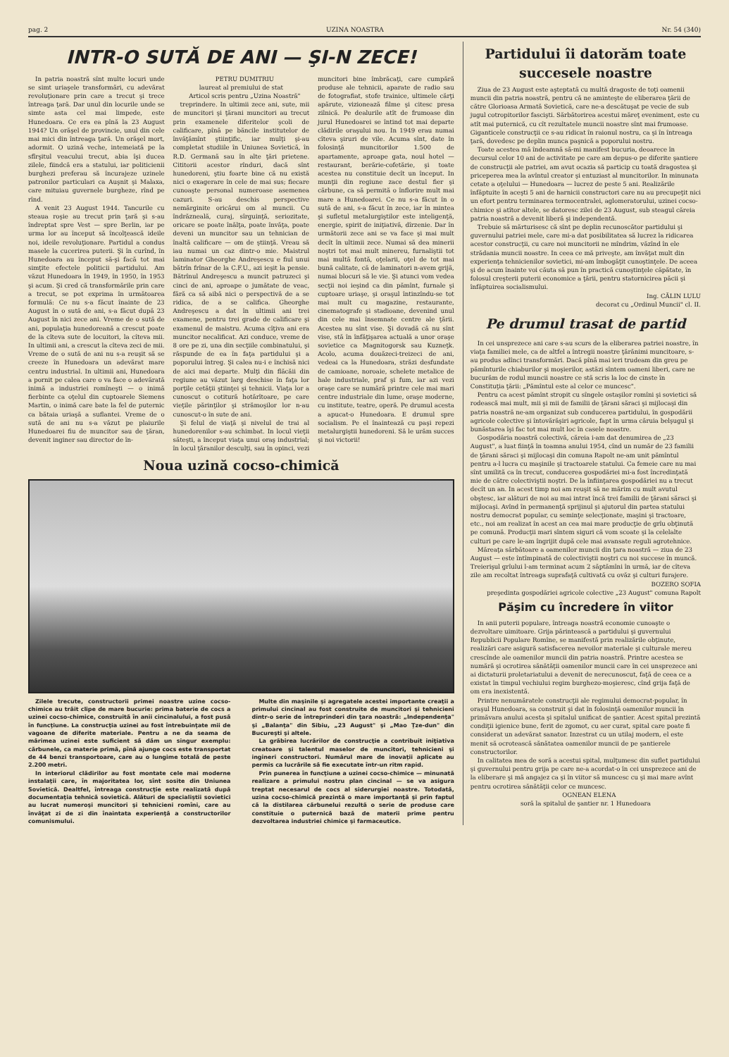pag. 2 UZINA NOASTRA Nr. 54 (340)
INTR-O SUTĂ DE ANI — ŞI-N ZECE!
In patria noastră sînt multe locuri unde se simt uriaşele transformări, cu adevărat revoluţionare prin care a trecut şi trece întreaga ţară. Dar unul din locurile unde se simte asta cel mai limpede, este Hunedoara. Ce era ea pînă la 23 August 1944? Un orăşel de provincie, unul din cele mai mici din întreaga ţară. Un orăşel mort, adormit. O uzină veche, intemeiată pe la sfîrşitul veacului trecut, abia îşi ducea zilele, fiindcă era a statului, iar politicienii burghezi preferau să încurajeze uzinele patronilor particulari ca Auşnit şi Malaxa, care mituiau guvernele burgheze, rînd pe rînd.
A venit 23 August 1944. Tancurile cu steaua roşie au trecut prin ţară şi s-au îndreptat spre Vest — spre Berlin, iar pe urma lor au început să încolţească ideile noi, ideile revoluţionare. Partidul a condus masele la cucerirea puterii. Şi în curînd, în Hunedoara au început să-şi facă tot mai simţite efectele politicii partidului. Am văzut Hunedoara în 1949, în 1950, în 1953 şi acum. Şi cred că transformările prin care a trecut, se pot exprima în următoarea formulă: Ce nu s-a făcut înainte de 23 August în o sută de ani, s-a făcut după 23 August în nici zece ani. Vreme de o sută de ani, populaţia hunedoreană a crescut poate de la cîteva sute de locuitori, la cîteva mii. In ultimii ani, a crescut la cîteva zeci de mii. Vreme de o sută de ani nu s-a reuşit să se creeze în Hunedoara un adevărat mare centru industrial. In ultimii ani, Hunedoara a pornit pe calea care o va face o adevărată inimă a industriei romîneşti — o inimă fierbinte ca oţelul din cuptoarele Siemens Martin, o inimă care bate la fel de puternic ca bătaia uriaşă a suflantei. Vreme de o sută de ani nu s-a văzut pe plaiurile Hunedoarei fiu de muncitor sau de ţăran, devenit inginer sau director de în-
PETRU DUMITRIU
laureat al premiului de stat
Articol scris pentru „Uzina Noastră"
treprindere. In ultimii zece ani, sute, mii de muncitori şi ţărani muncitori au trecut prin examenele diferitelor şcoli de calificare, pînă pe băncile institutelor de învăţămînt ştiinţific, iar mulţi şi-au completat studiile în Uniunea Sovietică, în R.D. Germană sau în alte ţări prietene. Cititorii acestor rînduri, dacă sînt hunedoreni, ştiu foarte bine că nu există nici o exagerare în cele de mai sus; fiecare cunoaşte personal numeroase asemenea cazuri. S-au deschis perspective nemărginite oricărui om al muncii. Cu îndrăzneală, curaj, sîrguinţă, seriozitate, oricare se poate înălţa, poate învăţa, poate deveni un muncitor sau un tehnician de înaltă calificare — om de ştiinţă. Vreau să iau numai un caz dintr-o mie. Maistrul laminator Gheorghe Andreşescu e fiul unui bătrîn frînar de la C.F.U., azi ieşit la pensie. Bătrînul Andreşescu a muncit patruzeci şi cinci de ani, aproape o jumătate de veac, fără ca să aibă nici o perspectivă de a se ridica, de a se califica. Gheorghe Andreşescu a dat în ultimii ani trei examene, pentru trei grade de calificare şi examenul de maistru. Acuma cîţiva ani era muncitor necalificat. Azi conduce, vreme de 8 ore pe zi, una din secţiile combinatului, şi răspunde de ea în faţa partidului şi a poporului întreg. Şi calea nu-i e închisă nici de aici mai departe. Mulţi din flăcăii din regiune au văzut larg deschise în faţa lor porţile cetăţii ştiinţei şi tehnicii. Viaţa lor a cunoscut o cotitură hotărîtoare, pe care vieţile părinţilor şi strămoşilor lor n-au cunoscut-o în sute de ani.
Şi felul de viaţă şi nivelul de trai al hunedorenilor s-au schimbat. In locul vieţii săteşti, a început viaţa unui oraş industrial; în locul ţăranilor desculţi, sau în opinci, vezi muncitori bine îmbrăcaţi, care cumpără produse ale tehnicii, aparate de radio sau de fotografiat, stofe trainice, ultimele cărţi apărute, vizionează filme şi citesc presa zilnică. Pe dealurile atît de frumoase din jurul Hunedoarei se întind tot mai departe clădirile oraşului nou. In 1949 erau numai cîteva şiruri de vile. Acuma sînt, date în folosinţă muncitorilor 1.500 de apartamente, aproape gata, noul hotel — restaurant, berărie-cofetărie, şi toate acestea nu constituie decît un început. In munţii din regiune zace destul fier şi cărbune, ca să permită o înflorire mult mai mare a Hunedoarei. Ce nu s-a făcut în o sută de ani, s-a făcut în zece, iar în mintea şi sufletul metalurgiştilor este inteligenţă, energie, spirit de iniţiativă, dîrzenie. Dar în următorii zece ani se va face şi mai mult decît în ultimii zece. Numai să dea minerii noştri tot mai mult minereu, furnaliştii tot mai multă fontă, oţelarii, oţel de tot mai bună calitate, că de laminatori n-avem grijă, numai blocuri să le vie. Şi atunci vom vedea secţii noi ieşind ca din pămînt, furnale şi cuptoare uriaşe, şi oraşul întinzîndu-se tot mai mult cu magazine, restaurante, cinematografe şi stadioane, devenind unul din cele mai însemnate centre ale ţării. Acestea nu sînt vise. Şi dovadă că nu sînt vise, stă în înfăţişarea actuală a unor oraşe sovietice ca Magnitogorsk sau Kuzneţk. Acolo, acuma douăzeci-treizeci de ani, vedeai ca la Hunedoara, străzi desfundate de camioane, noroaie, schelete metalice de hale industriale, praf şi fum, iar azi vezi oraşe care se numără printre cele mai mari centre industriale din lume, oraşe moderne, cu institute, teatre, operă. Pe drumul acesta a apucat-o Hunedoara. E drumul spre socialism. Pe el înaintează cu paşi repezi metalurgiştii hunedoreni. Să le urăm succes şi noi victorii!
Noua uzină cocso-chimică
Zilele trecute, constructorii primei noastre uzine cocso-chimice au trăit clipe de mare bucurie: prima baterie de cocs a uzinei cocso-chimice, construită în anii cincinalului, a fost pusă în funcţiune. La construcţia uzinei au fost întrebuinţate mii de vagoane de diferite materiale. Pentru a ne da seama de mărimea uzinei este suficient să dăm un singur exemplu: cărbunele, ca materie primă, pînă ajunge cocs este transportat de 44 benzi transportoare, care au o lungime totală de peste 2.200 metri.
In interiorul clădirilor au fost montate cele mai moderne instalaţii care, în majoritatea lor, sînt sosite din Uniunea Sovietică. Dealtfel, întreaga construcţie este realizată după documentaţia tehnică sovietică. Alături de specialiştii sovietici au lucrat numeroşi muncitori şi tehnicieni romîni, care au învăţat zi de zi din înaintata experienţă a constructorilor comunismului.
Multe din maşinile şi agregatele acestei importante creaţii a primului cincinal au fost construite de muncitori şi tehnicieni dintr-o serie de întreprinderi din ţara noastră: „Independenţa" şi „Balanţa" din Sibiu, „23 August" şi „Mao Ţze-dun" din Bucureşti şi altele.
La grăbirea lucrărilor de construcţie a contribuit iniţiativa creatoare şi talentul maselor de muncitori, tehnicieni şi ingineri constructori. Numărul mare de inovaţii aplicate au permis ca lucrările să fie executate într-un ritm rapid.
Prin punerea în funcţiune a uzinei cocso-chimice — minunată realizare a primului nostru plan cincinal — se va asigura treptat necesarul de cocs al siderurgiei noastre. Totodată, uzina cocso-chimică prezintă o mare importanţă şi prin faptul că la distilarea cărbunelui rezultă o serie de produse care constituie o puternică bază de materii prime pentru dezvoltarea industriei chimice şi farmaceutice.
Partidului îi datorăm toate succesele noastre
Ziua de 23 August este aşteptată cu multă dragoste de toţi oamenii muncii din patria noastră, pentru că ne aminteşte de eliberarea ţării de către Glorioasa Armată Sovietică, care ne-a descătuşat pe vecie de sub jugul cotropitorilor fascişti. Sărbătorirea acestui măreţ eveniment, este cu atît mai puternică, cu cît rezultatele muncii noastre sînt mai frumoase. Giganticele construcţii ce s-au ridicat în raionul nostru, ca şi în întreaga ţară, dovedesc pe deplin munca paşnică a poporului nostru.
Toate acestea mă îndeamnă să-mi manifest bucuria, deoarece în decursul celor 10 ani de activitate pe care am depus-o pe diferite şantiere de construcţii ale patriei, am avut ocazia să particip cu toată dragostea şi priceperea mea la avîntul creator şi entuziast al muncitorilor. In minunata cetate a oţelului — Hunedoara — lucrez de peste 5 ani. Realizările înfăptuite în aceşti 5 ani de harnicii constructori care nu au precupeţit nici un efort pentru terminarea termocentralei, aglomeratorului, uzinei cocso-chimice şi atîtor altele, se datoresc zilei de 23 August, sub steagul căreia patria noastră a devenit liberă şi independentă.
Trebuie să mărturisesc că sînt pe deplin recunoscător partidului şi guvernului patriei mele, care mi-a dat posibilitatea să lucrez la ridicarea acestor construcţii, cu care noi muncitorii ne mîndrim, văzînd în ele strădania muncii noastre. In ceea ce mă priveşte, am învăţat mult din experienţa tehnicienilor sovietici, mi-am îmbogăţit cunoştinţele. De aceea şi de acum înainte voi căuta să pun în practică cunoştinţele căpătate, în folosul creşterii puterii economice a ţării, pentru statornicirea păcii şi înfăptuirea socialismului.
Ing. CĂLIN LULU
decorat cu „Ordinul Muncii" cl. II.
Pe drumul trasat de partid
In cei unsprezece ani care s-au scurs de la eliberarea patriei noastre, în viaţa familiei mele, ca de altfel a întregii noastre ţărănimi muncitoare, s-au produs adînci transformări. Dacă pînă mai ieri trudeam din greu pe pămînturile chiaburilor şi moşierilor, astăzi sîntem oameni liberi, care ne bucurăm de rodul muncii noastre ce stă scris la loc de cinste în Constituţia ţării: „Pămîntul este al celor ce muncesc".
Pentru ca acest pămînt stropit cu sîngele ostaşilor romîni şi sovietici să rodească mai mult, mii şi mii de familii de ţărani săraci şi mijlocaşi din patria noastră ne-am organizat sub conducerea partidului, în gospodării agricole colective şi întovărăşiri agricole, fapt în urma căruia belşugul şi bunăstarea îşi fac tot mai mult loc în casele noastre.
Gospodăria noastră colectivă, căreia i-am dat denumirea de „23 August", a luat fiinţă în toamna anului 1954, cînd un număr de 23 familii de ţărani săraci şi mijlocaşi din comuna Rapolt ne-am unit pămîntul pentru a-l lucra cu maşinile şi tractoarele statului. Ca femeie care nu mai sînt umilită ca în trecut, conducerea gospodăriei mi-a fost încredinţată mie de către colectiviştii noştri. De la înfiinţarea gospodăriei nu a trecut decît un an. In acest timp noi am reuşit să ne mărim cu mult avutul obştesc, iar alături de noi au mai intrat încă trei familii de ţărani săraci şi mijlocaşi. Avînd în permanenţă sprijinul şi ajutorul din partea statului nostru democrat popular, cu seminţe selecţionate, maşini şi tractoare, etc., noi am realizat în acest an cea mai mare producţie de grîu obţinută pe comună. Producţii mari sîntem siguri că vom scoate şi la celelalte culturi pe care le-am îngrijit după cele mai avansate reguli agrotehnice.
Măreaţa sărbătoare a oamenilor muncii din ţara noastră — ziua de 23 August — este întîmpinată de colectiviştii noştri cu noi succese în muncă. Treierişul grîului l-am terminat acum 2 săptămîni în urmă, iar de cîteva zile am recoltat întreaga suprafaţă cultivată cu ovăz şi culturi furajere.
BOZERO SOFIA
preşedinta gospodăriei agricole colective „23 August" comuna Rapolt
Păşim cu încredere în viitor
In anii puterii populare, întreaga noastră economie cunoaşte o dezvoltare uimitoare. Grija părintească a partidului şi guvernului Republicii Populare Romîne, se manifestă prin realizările obţinute, realizări care asigură satisfacerea nevoilor materiale şi culturale mereu crescînde ale oamenilor muncii din patria noastră. Printre acestea se numără şi ocrotirea sănătăţii oamenilor muncii care în cei unsprezece ani ai dictaturii proletariatului a devenit de nerecunoscut, faţă de ceea ce a existat în timpul vechiului regim burghezo-moşieresc, cînd grija faţă de om era inexistentă.
Printre nenumăratele construcţii ale regimului democrat-popular, în oraşul Hunedoara, sa construit şi dat în folosinţă oamenilor muncii în primăvara anului acesta şi spitalul unificat de şantier. Acest spital prezintă condiţii igienice bune, ferit de zgomot, cu aer curat, spital care poate fi considerat un adevărat sanator. Inzestrat cu un utilaj modern, el este menit să ocrotească sănătatea oamenilor muncii de pe şantierele constructorilor.
In calitatea mea de soră a acestui spital, mulţumesc din suflet partidului şi guvernului pentru grija pe care ne-a acordat-o în cei unsprezece ani de la eliberare şi mă angajez ca şi în viitor să muncesc cu şi mai mare avînt pentru ocrotirea sănătăţii celor ce muncesc.
OGNEAN ELENA
soră la spitalul de şantier nr. 1 Hunedoara